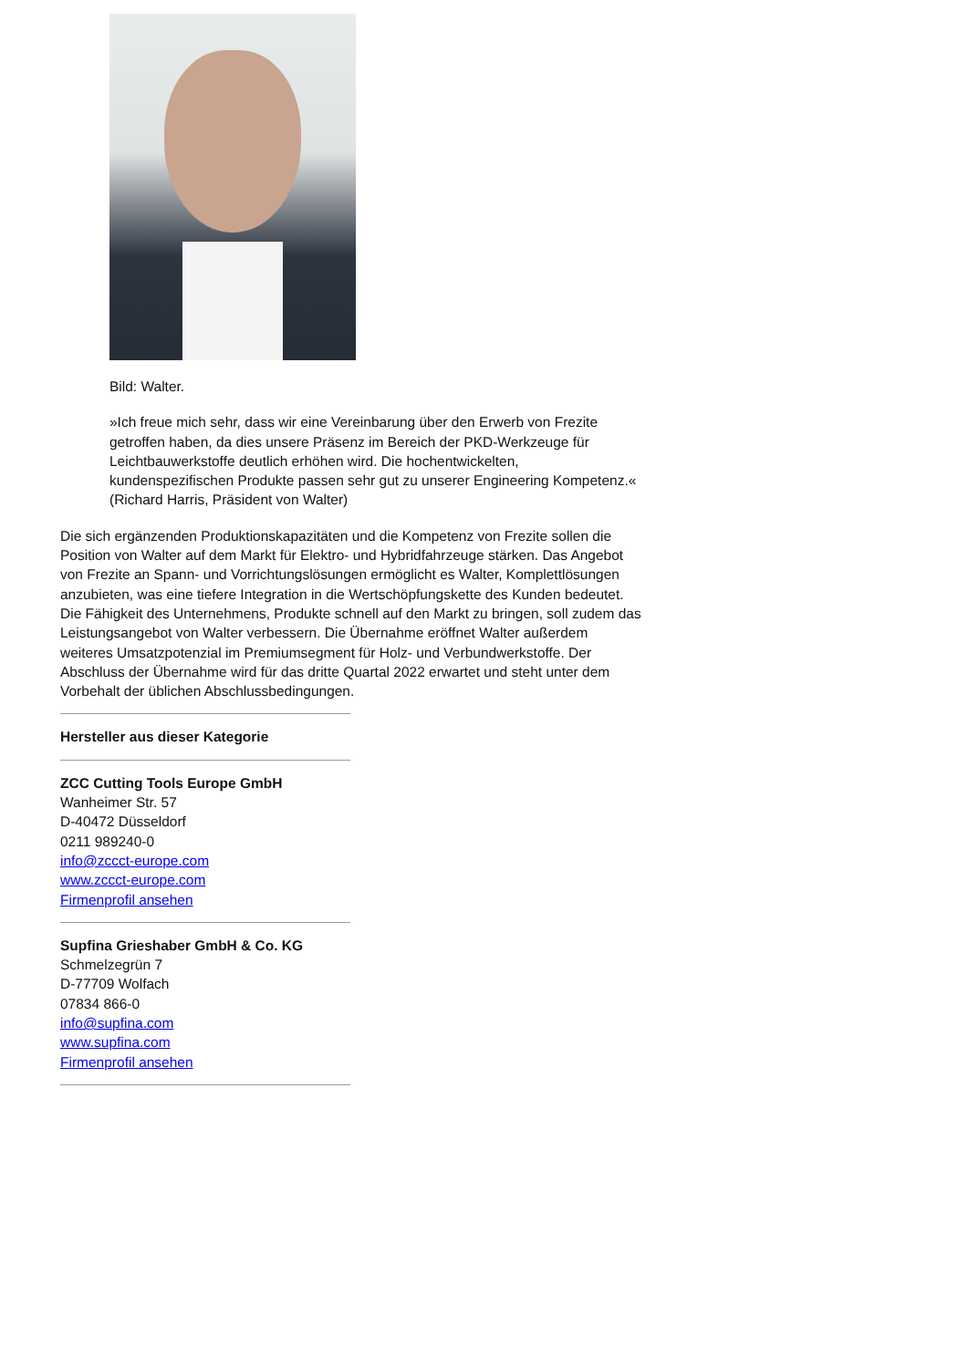Bild: Walter.
»Ich freue mich sehr, dass wir eine Vereinbarung über den Erwerb von Frezite getroffen haben, da dies unsere Präsenz im Bereich der PKD-Werkzeuge für Leichtbauwerkstoffe deutlich erhöhen wird. Die hochentwickelten, kundenspezifischen Produkte passen sehr gut zu unserer Engineering Kompetenz.« (Richard Harris, Präsident von Walter)
Die sich ergänzenden Produktionskapazitäten und die Kompetenz von Frezite sollen die Position von Walter auf dem Markt für Elektro- und Hybridfahrzeuge stärken. Das Angebot von Frezite an Spann- und Vorrichtungslösungen ermöglicht es Walter, Komplettlösungen anzubieten, was eine tiefere Integration in die Wertschöpfungskette des Kunden bedeutet. Die Fähigkeit des Unternehmens, Produkte schnell auf den Markt zu bringen, soll zudem das Leistungsangebot von Walter verbessern. Die Übernahme eröffnet Walter außerdem weiteres Umsatzpotenzial im Premiumsegment für Holz- und Verbundwerkstoffe. Der Abschluss der Übernahme wird für das dritte Quartal 2022 erwartet und steht unter dem Vorbehalt der üblichen Abschlussbedingungen.
Hersteller aus dieser Kategorie
ZCC Cutting Tools Europe GmbH
Wanheimer Str. 57
D-40472 Düsseldorf
0211 989240-0
info@zccct-europe.com
www.zccct-europe.com
Firmenprofil ansehen
Supfina Grieshaber GmbH & Co. KG
Schmelzegrün 7
D-77709 Wolfach
07834 866-0
info@supfina.com
www.supfina.com
Firmenprofil ansehen